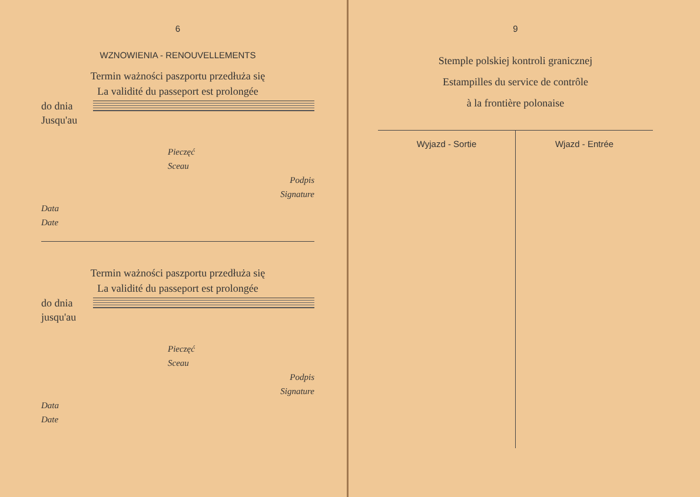6
WZNOWIENIA - RENOUVELLEMENTS
Termin ważności paszportu przedłuża się
La validité du passeport est prolongée
do dnia
Jusqu'au
Pieczęć
Sceau
Podpis
Signature
Data
Date
Termin ważności paszportu przedłuża się
La validité du passeport est prolongée
do dnia
jusqu'au
Pieczęć
Sceau
Podpis
Signature
Data
Date
9
Stemple polskiej kontroli granicznej
Estampilles du service de contrôle
à la frontière polonaise
Wyjazd - Sortie Wjazd - Entrée